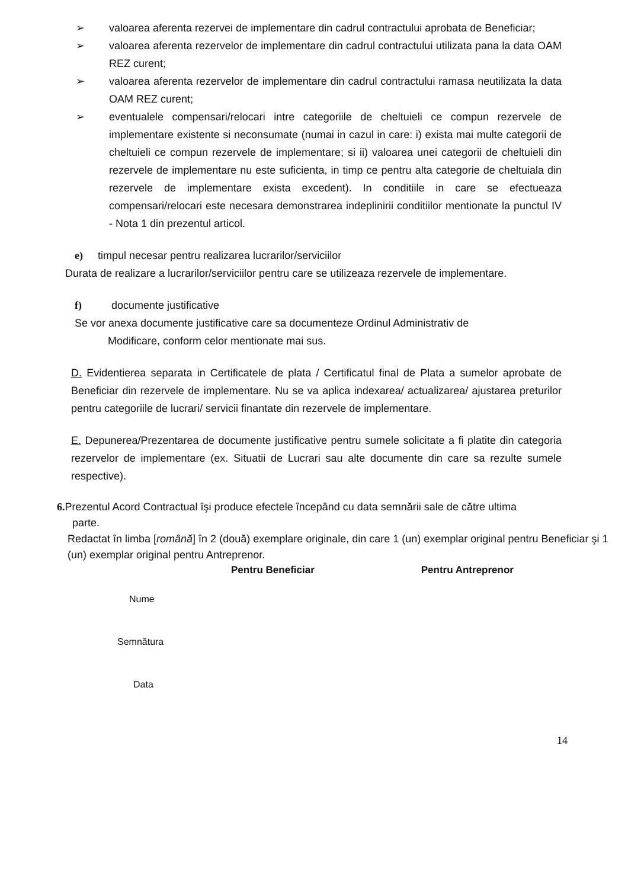➢ valoarea aferenta rezervei de implementare din cadrul contractului aprobata de Beneficiar;
➢ valoarea aferenta rezervelor de implementare din cadrul contractului utilizata pana la data OAM REZ curent;
➢ valoarea aferenta rezervelor de implementare din cadrul contractului ramasa neutilizata la data OAM REZ curent;
➢ eventualele compensari/relocari intre categoriile de cheltuieli ce compun rezervele de implementare existente si neconsumate (numai in cazul in care: i) exista mai multe categorii de cheltuieli ce compun rezervele de implementare; si ii) valoarea unei categorii de cheltuieli din rezervele de implementare nu este suficienta, in timp ce pentru alta categorie de cheltuiala din rezervele de implementare exista excedent). In conditiile in care se efectueaza compensari/relocari este necesara demonstrarea indeplinirii conditiilor mentionate la punctul IV - Nota 1 din prezentul articol.
e) timpul necesar pentru realizarea lucrarilor/serviciilor
Durata de realizare a lucrarilor/serviciilor pentru care se utilizeaza rezervele de implementare.
f) documente justificative
Se vor anexa documente justificative care sa documenteze Ordinul Administrativ de
Modificare, conform celor mentionate mai sus.
D. Evidentierea separata in Certificatele de plata / Certificatul final de Plata a sumelor aprobate de Beneficiar din rezervele de implementare. Nu se va aplica indexarea/ actualizarea/ ajustarea preturilor pentru categoriile de lucrari/ servicii finantate din rezervele de implementare.
E. Depunerea/Prezentarea de documente justificative pentru sumele solicitate a fi platite din categoria rezervelor de implementare (ex. Situatii de Lucrari sau alte documente din care sa rezulte sumele respective).
6. Prezentul Acord Contractual îşi produce efectele începând cu data semnării sale de către ultima
parte.
Redactat în limba [română] în 2 (două) exemplare originale, din care 1 (un) exemplar original pentru Beneficiar şi 1 (un) exemplar original pentru Antreprenor.
Pentru Beneficiar Pentru Antreprenor
Nume
Semnătura
Data
14